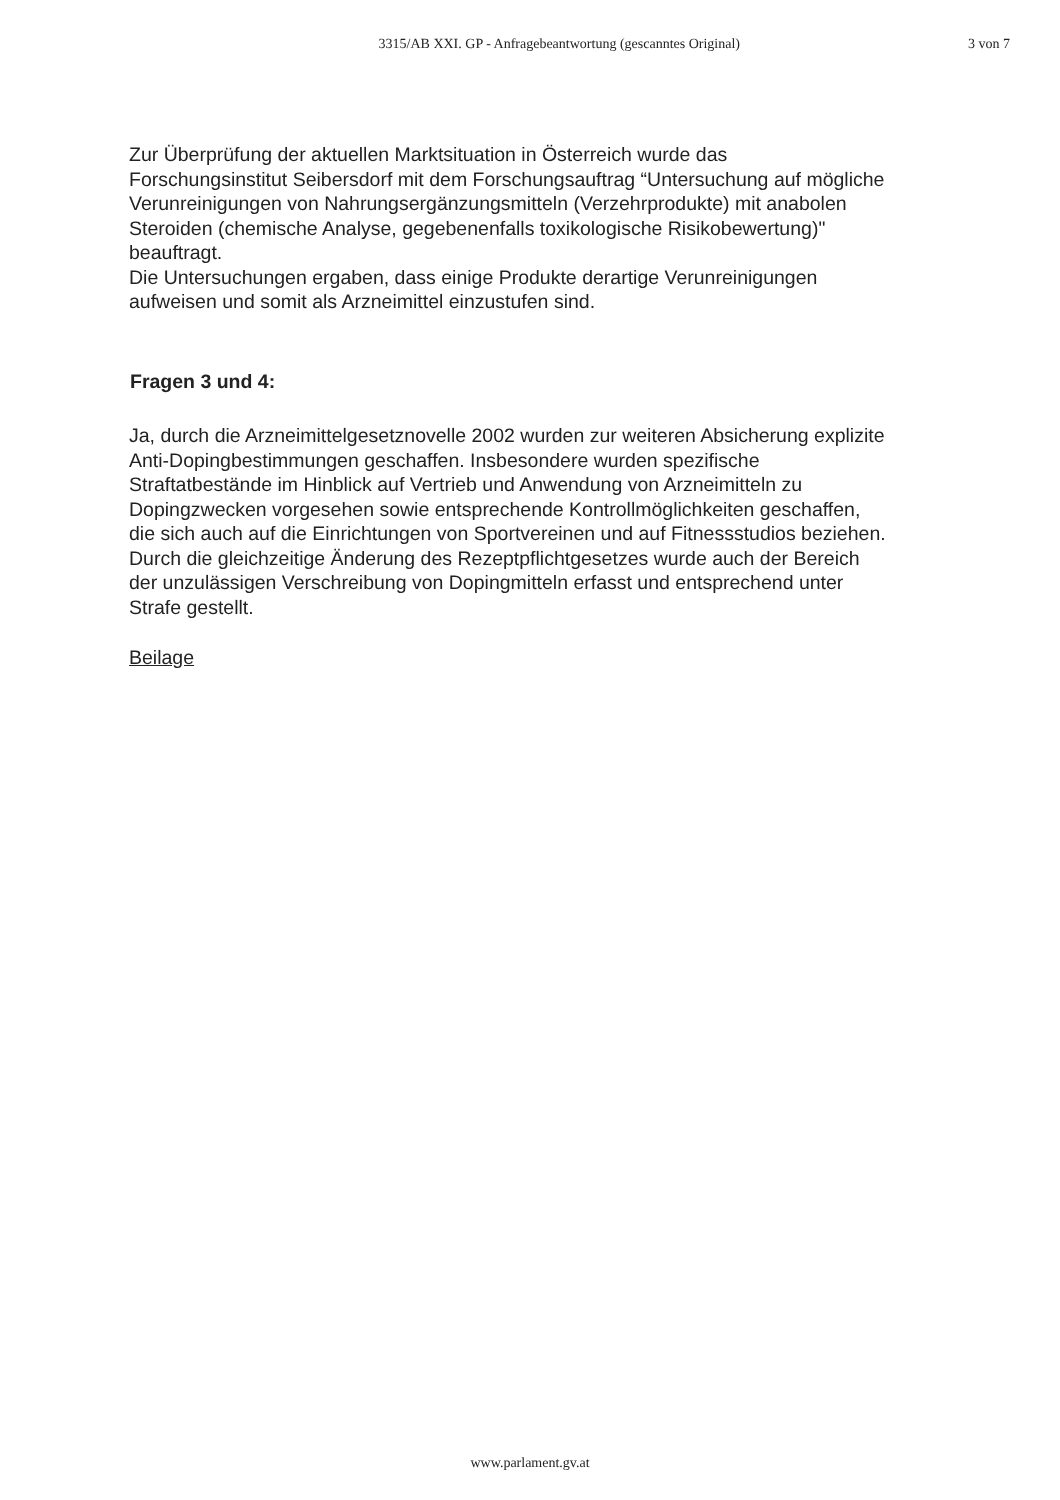3315/AB XXI. GP - Anfragebeantwortung (gescanntes Original) 3 von 7
Zur Überprüfung der aktuellen Marktsituation in Österreich wurde das Forschungsinstitut Seibersdorf mit dem Forschungsauftrag “Untersuchung auf mögliche Verunreinigungen von Nahrungsergänzungsmitteln (Verzehrprodukte) mit anabolen Steroiden (chemische Analyse, gegebenenfalls toxikologische Risikobewertung)" beauftragt.
Die Untersuchungen ergaben, dass einige Produkte derartige Verunreinigungen aufweisen und somit als Arzneimittel einzustufen sind.
Fragen 3 und 4:
Ja, durch die Arzneimittelgesetznovelle 2002 wurden zur weiteren Absicherung explizite Anti-Dopingbestimmungen geschaffen. Insbesondere wurden spezifische Straftatbestände im Hinblick auf Vertrieb und Anwendung von Arzneimitteln zu Dopingzwecken vorgesehen sowie entsprechende Kontrollmöglichkeiten geschaffen, die sich auch auf die Einrichtungen von Sportvereinen und auf Fitnessstudios beziehen. Durch die gleichzeitige Änderung des Rezeptpflichtgesetzes wurde auch der Bereich der unzulässigen Verschreibung von Dopingmitteln erfasst und entsprechend unter Strafe gestellt.
Beilage
www.parlament.gv.at